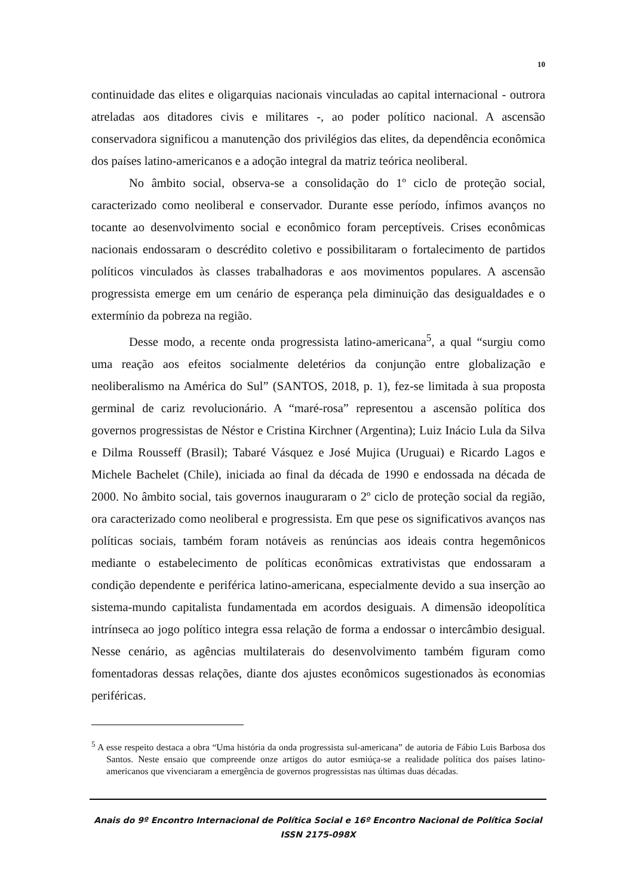10
continuidade das elites e oligarquias nacionais vinculadas ao capital internacional - outrora atreladas aos ditadores civis e militares -, ao poder político nacional. A ascensão conservadora significou a manutenção dos privilégios das elites, da dependência econômica dos países latino-americanos e a adoção integral da matriz teórica neoliberal.
No âmbito social, observa-se a consolidação do 1º ciclo de proteção social, caracterizado como neoliberal e conservador. Durante esse período, ínfimos avanços no tocante ao desenvolvimento social e econômico foram perceptíveis. Crises econômicas nacionais endossaram o descrédito coletivo e possibilitaram o fortalecimento de partidos políticos vinculados às classes trabalhadoras e aos movimentos populares. A ascensão progressista emerge em um cenário de esperança pela diminuição das desigualdades e o extermínio da pobreza na região.
Desse modo, a recente onda progressista latino-americana<sup>5</sup>, a qual “surgiu como uma reação aos efeitos socialmente deletérios da conjunção entre globalização e neoliberalismo na América do Sul” (SANTOS, 2018, p. 1), fez-se limitada à sua proposta germinal de cariz revolucionário. A “maré-rosa” representou a ascensão política dos governos progressistas de Néstor e Cristina Kirchner (Argentina); Luiz Inácio Lula da Silva e Dilma Rousseff (Brasil); Tabaré Vásquez e José Mujica (Uruguai) e Ricardo Lagos e Michele Bachelet (Chile), iniciada ao final da década de 1990 e endossada na década de 2000. No âmbito social, tais governos inauguraram o 2º ciclo de proteção social da região, ora caracterizado como neoliberal e progressista. Em que pese os significativos avanços nas políticas sociais, também foram notáveis as renúncias aos ideais contra hegemônicos mediante o estabelecimento de políticas econômicas extrativistas que endossaram a condição dependente e periférica latino-americana, especialmente devido a sua inserção ao sistema-mundo capitalista fundamentada em acordos desiguais. A dimensão ideopolítica intrínseca ao jogo político integra essa relação de forma a endossar o intercâmbio desigual. Nesse cenário, as agências multilaterais do desenvolvimento também figuram como fomentadoras dessas relações, diante dos ajustes econômicos sugestionados às economias periféricas.
<sup>5</sup> A esse respeito destaca a obra “Uma história da onda progressista sul-americana” de autoria de Fábio Luis Barbosa dos Santos. Neste ensaio que compreende onze artigos do autor esmiúça-se a realidade política dos países latino-americanos que vivenciaram a emergência de governos progressistas nas últimas duas décadas.
Anais do 9º Encontro Internacional de Política Social e 16º Encontro Nacional de Política Social
ISSN 2175-098X